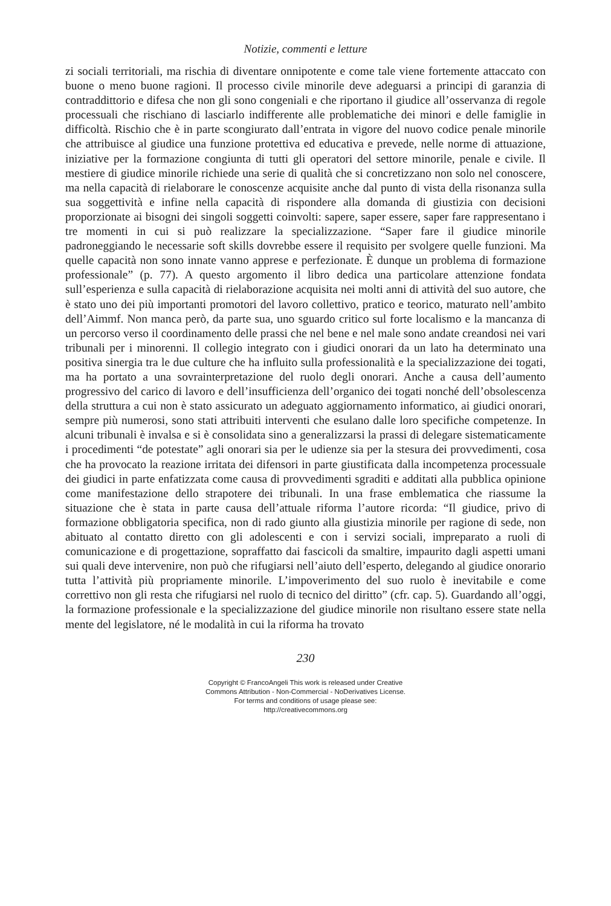Notizie, commenti e letture
zi sociali territoriali, ma rischia di diventare onnipotente e come tale viene fortemente attaccato con buone o meno buone ragioni. Il processo civile minorile deve adeguarsi a principi di garanzia di contraddittorio e difesa che non gli sono congeniali e che riportano il giudice all’osservanza di regole processuali che rischiano di lasciarlo indifferente alle problematiche dei minori e delle famiglie in difficoltà. Rischio che è in parte scongiurato dall’entrata in vigore del nuovo codice penale minorile che attribuisce al giudice una funzione protettiva ed educativa e prevede, nelle norme di attuazione, iniziative per la formazione congiunta di tutti gli operatori del settore minorile, penale e civile. Il mestiere di giudice minorile richiede una serie di qualità che si concretizzano non solo nel conoscere, ma nella capacità di rielaborare le conoscenze acquisite anche dal punto di vista della risonanza sulla sua soggettività e infine nella capacità di rispondere alla domanda di giustizia con decisioni proporzionate ai bisogni dei singoli soggetti coinvolti: sapere, saper essere, saper fare rappresentano i tre momenti in cui si può realizzare la specializzazione. “Saper fare il giudice minorile padroneggiando le necessarie soft skills dovrebbe essere il requisito per svolgere quelle funzioni. Ma quelle capacità non sono innate vanno apprese e perfezionate. È dunque un problema di formazione professionale” (p. 77). A questo argomento il libro dedica una particolare attenzione fondata sull’esperienza e sulla capacità di rielaborazione acquisita nei molti anni di attività del suo autore, che è stato uno dei più importanti promotori del lavoro collettivo, pratico e teorico, maturato nell’ambito dell’Aimmf. Non manca però, da parte sua, uno sguardo critico sul forte localismo e la mancanza di un percorso verso il coordinamento delle prassi che nel bene e nel male sono andate creandosi nei vari tribunali per i minorenni. Il collegio integrato con i giudici onorari da un lato ha determinato una positiva sinergia tra le due culture che ha influito sulla professionalità e la specializzazione dei togati, ma ha portato a una sovrainterpretazione del ruolo degli onorari. Anche a causa dell’aumento progressivo del carico di lavoro e dell’insufficienza dell’organico dei togati nonché dell’obsolescenza della struttura a cui non è stato assicurato un adeguato aggiornamento informatico, ai giudici onorari, sempre più numerosi, sono stati attribuiti interventi che esulano dalle loro specifiche competenze. In alcuni tribunali è invalsa e si è consolidata sino a generalizzarsi la prassi di delegare sistematicamente i procedimenti “de potestate” agli onorari sia per le udienze sia per la stesura dei provvedimenti, cosa che ha provocato la reazione irritata dei difensori in parte giustificata dalla incompetenza processuale dei giudici in parte enfatizzata come causa di provvedimenti sgraditi e additati alla pubblica opinione come manifestazione dello strapotere dei tribunali. In una frase emblematica che riassume la situazione che è stata in parte causa dell’attuale riforma l’autore ricorda: “Il giudice, privo di formazione obbligatoria specifica, non di rado giunto alla giustizia minorile per ragione di sede, non abituato al contatto diretto con gli adolescenti e con i servizi sociali, impreparato a ruoli di comunicazione e di progettazione, sopraffatto dai fascicoli da smaltire, impaurito dagli aspetti umani sui quali deve intervenire, non può che rifugiarsi nell’aiuto dell’esperto, delegando al giudice onorario tutta l’attività più propriamente minorile. L’impoverimento del suo ruolo è inevitabile e come correttivo non gli resta che rifugiarsi nel ruolo di tecnico del diritto” (cfr. cap. 5). Guardando all’oggi, la formazione professionale e la specializzazione del giudice minorile non risultano essere state nella mente del legislatore, né le modalità in cui la riforma ha trovato
230
Copyright © FrancoAngeli This work is released under Creative
Commons Attribution - Non-Commercial - NoDerivatives License.
For terms and conditions of usage please see:
http://creativecommons.org